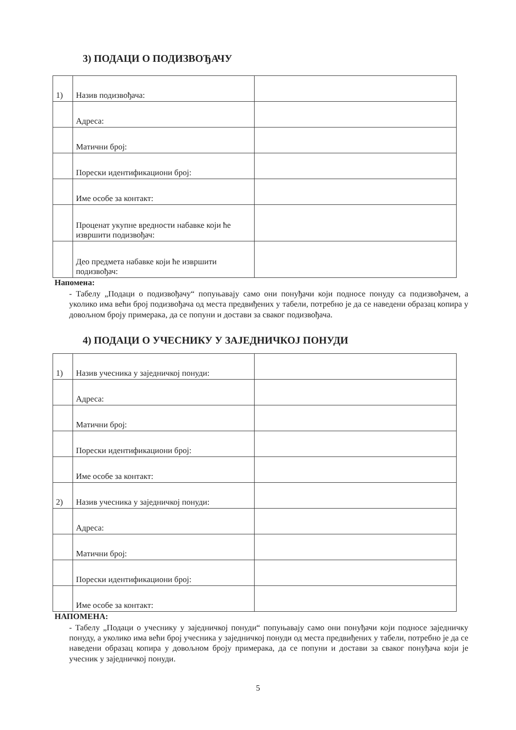3) ПОДАЦИ О ПОДИЗВОЂАЧУ
| 1) | Назив подизвођача: | |
| | Адреса: | |
| | Матични број: | |
| | Порески идентификациони број: | |
| | Име особе за контакт: | |
| | Проценат укупне вредности набавке који ће извршити подизвођач: | |
| | Део предмета набавке који ће извршити подизвођач: | |
Напомена:
- Табелу „Подаци о подизвођачу“ попуњавају само они понуђачи који подносе понуду са подизвођачем, а уколико има већи број подизвођача од места предвиђених у табели, потребно је да се наведени образац копира у довољном броју примерака, да се попуни и достави за сваког подизвођача.
4) ПОДАЦИ О УЧЕСНИКУ У ЗАЈЕДНИЧКОЈ ПОНУДИ
| 1) | Назив учесника у заједничкој понуди: | |
| | Адреса: | |
| | Матични број: | |
| | Порески идентификациони број: | |
| | Име особе за контакт: | |
| 2) | Назив учесника у заједничкој понуди: | |
| | Адреса: | |
| | Матични број: | |
| | Порески идентификациони број: | |
| | Име особе за контакт: | |
НАПОМЕНА:
- Табелу „Подаци о учеснику у заједничкој понуди“ попуњавају само они понуђачи који подносе заједничку понуду, а уколико има већи број учесника у заједничкој понуди од места предвиђених у табели, потребно је да се наведени образац копира у довољном броју примерака, да се попуни и достави за сваког понуђача који је учесник у заједничкој понуди.
5